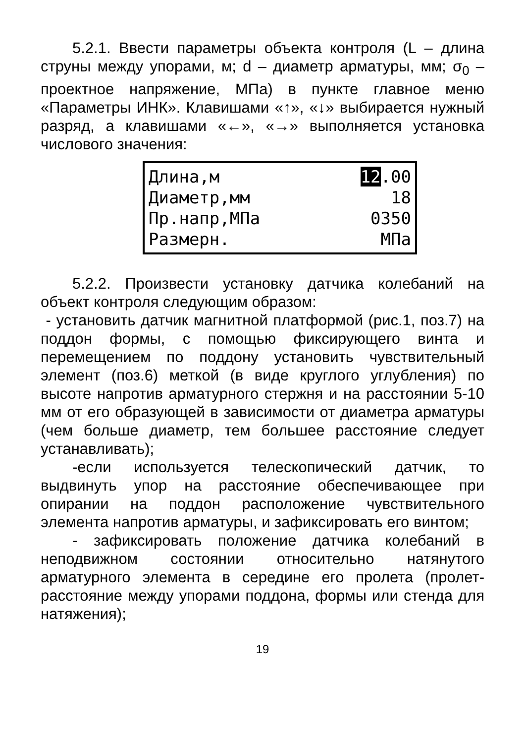5.2.1. Ввести параметры объекта контроля (L – длина струны между упорами, м; d – диаметр арматуры, мм; σ<sub>0</sub> – проектное напряжение, МПа) в пункте главное меню «Параметры ИНК». Клавишами «↑», «↓» выбирается нужный разряд, а клавишами «←», «→» выполняется установка числового значения:
Длина,м 12.00
Диаметр,мм 18
Пр.напр,МПа 0350
Размерн. МПа
5.2.2. Произвести установку датчика колебаний на объект контроля следующим образом:
- установить датчик магнитной платформой (рис.1, поз.7) на поддон формы, с помощью фиксирующего винта и перемещением по поддону установить чувствительный элемент (поз.6) меткой (в виде круглого углубления) по высоте напротив арматурного стержня и на расстоянии 5-10 мм от его образующей в зависимости от диаметра арматуры (чем больше диаметр, тем большее расстояние следует устанавливать);
-если используется телескопический датчик, то выдвинуть упор на расстояние обеспечивающее при опирании на поддон расположение чувствительного элемента напротив арматуры, и зафиксировать его винтом;
- зафиксировать положение датчика колебаний в неподвижном состоянии относительно натянутого арматурного элемента в середине его пролета (пролет-расстояние между упорами поддона, формы или стенда для натяжения);
19